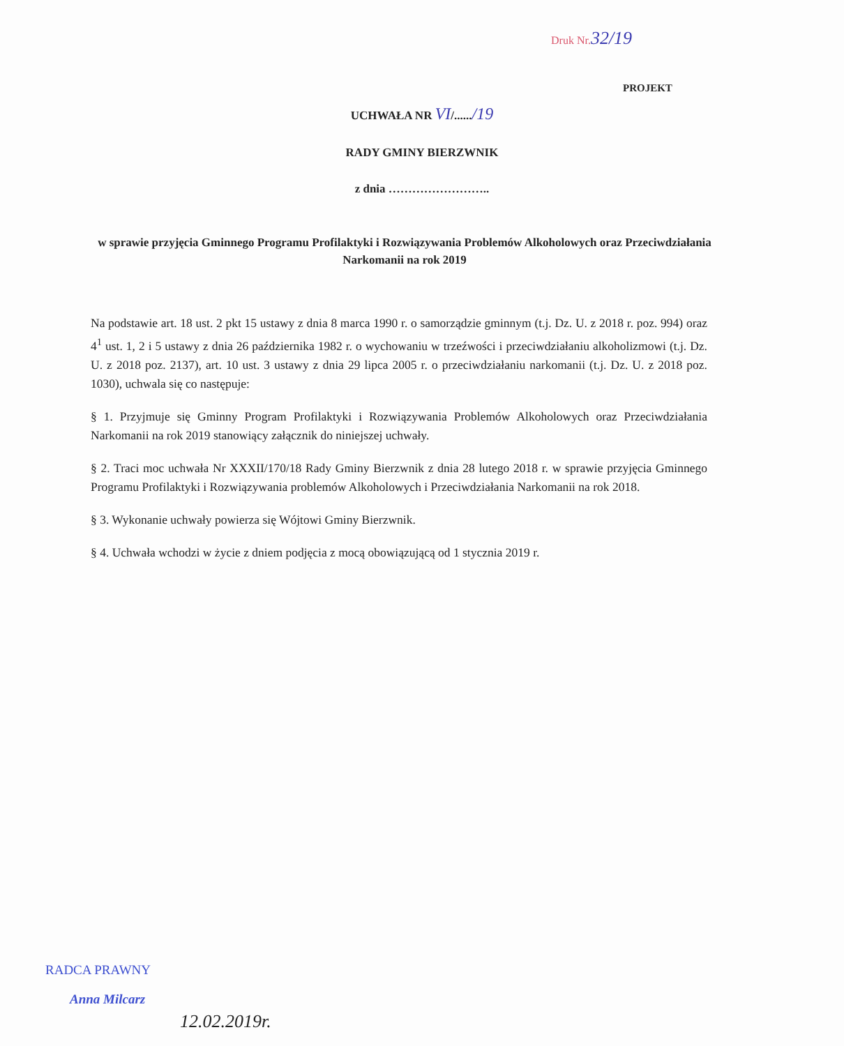Druk Nr.32/19
PROJEKT
UCHWAŁA NR VI/....../19
RADY GMINY BIERZWNIK
z dnia ……………………..
w sprawie przyjęcia Gminnego Programu Profilaktyki i Rozwiązywania Problemów Alkoholowych oraz Przeciwdziałania Narkomanii na rok 2019
Na podstawie art. 18 ust. 2 pkt 15 ustawy z dnia 8 marca 1990 r. o samorządzie gminnym (t.j. Dz. U. z 2018 r. poz. 994) oraz 4<sup>1</sup> ust. 1, 2 i 5 ustawy z dnia 26 października 1982 r. o wychowaniu w trzeźwości i przeciwdziałaniu alkoholizmowi (t.j. Dz. U. z 2018 poz. 2137), art. 10 ust. 3 ustawy z dnia 29 lipca 2005 r. o przeciwdziałaniu narkomanii (t.j. Dz. U. z 2018 poz. 1030), uchwala się co następuje:
§ 1. Przyjmuje się Gminny Program Profilaktyki i Rozwiązywania Problemów Alkoholowych oraz Przeciwdziałania Narkomanii na rok 2019 stanowiący załącznik do niniejszej uchwały.
§ 2. Traci moc uchwała Nr XXXII/170/18 Rady Gminy Bierzwnik z dnia 28 lutego 2018 r. w sprawie przyjęcia Gminnego Programu Profilaktyki i Rozwiązywania problemów Alkoholowych i Przeciwdziałania Narkomanii na rok 2018.
§ 3. Wykonanie uchwały powierza się Wójtowi Gminy Bierzwnik.
§ 4. Uchwała wchodzi w życie z dniem podjęcia z mocą obowiązującą od 1 stycznia 2019 r.
RADCA PRAWNY
Anna Milcarz
12.02.2019r.